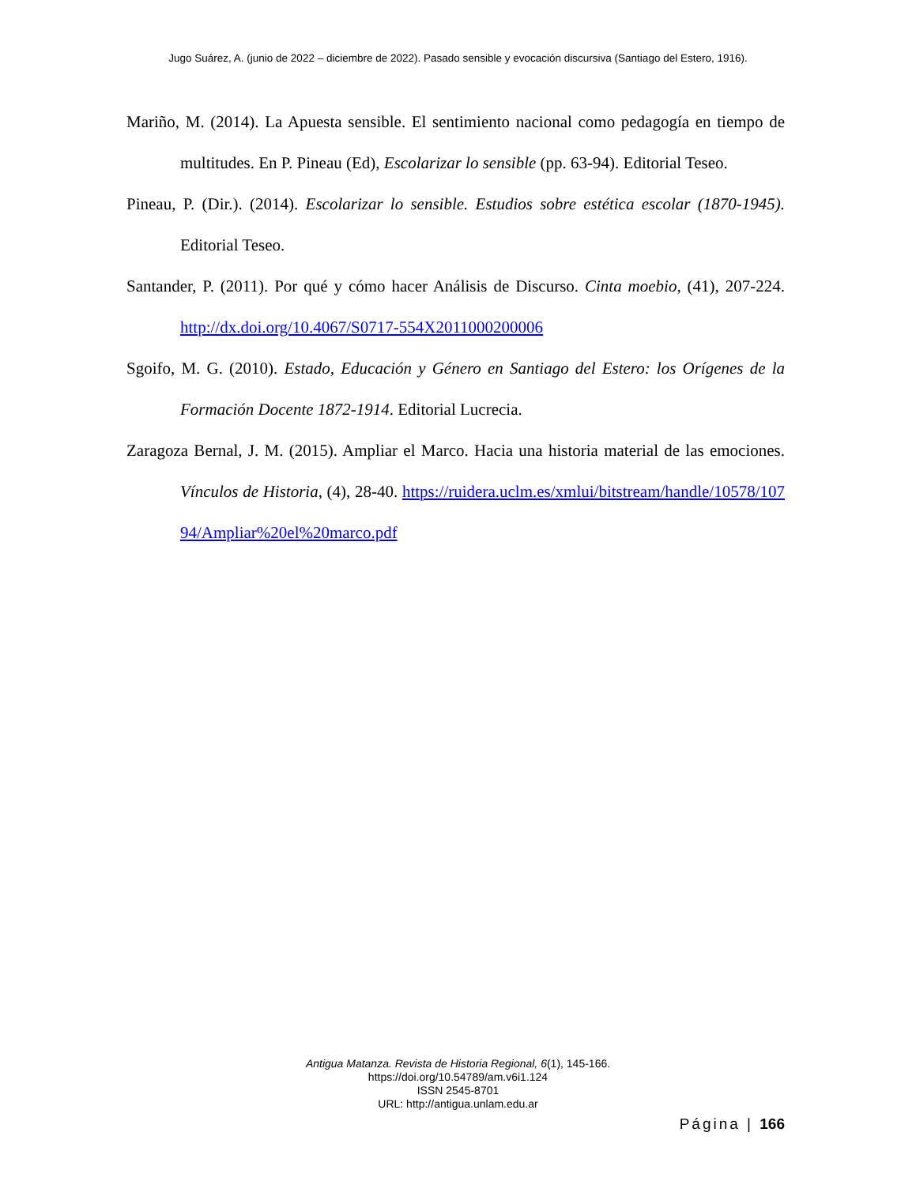Jugo Suárez, A. (junio de 2022 – diciembre de 2022). Pasado sensible y evocación discursiva (Santiago del Estero, 1916).
Mariño, M. (2014). La Apuesta sensible. El sentimiento nacional como pedagogía en tiempo de multitudes. En P. Pineau (Ed), Escolarizar lo sensible (pp. 63-94). Editorial Teseo.
Pineau, P. (Dir.). (2014). Escolarizar lo sensible. Estudios sobre estética escolar (1870-1945). Editorial Teseo.
Santander, P. (2011). Por qué y cómo hacer Análisis de Discurso. Cinta moebio, (41), 207-224. http://dx.doi.org/10.4067/S0717-554X2011000200006
Sgoifo, M. G. (2010). Estado, Educación y Género en Santiago del Estero: los Orígenes de la Formación Docente 1872-1914. Editorial Lucrecia.
Zaragoza Bernal, J. M. (2015). Ampliar el Marco. Hacia una historia material de las emociones. Vínculos de Historia, (4), 28-40. https://ruidera.uclm.es/xmlui/bitstream/handle/10578/10794/Ampliar%20el%20marco.pdf
Antigua Matanza. Revista de Historia Regional, 6(1), 145-166.
https://doi.org/10.54789/am.v6i1.124
ISSN 2545-8701
URL: http://antigua.unlam.edu.ar
Página | 166